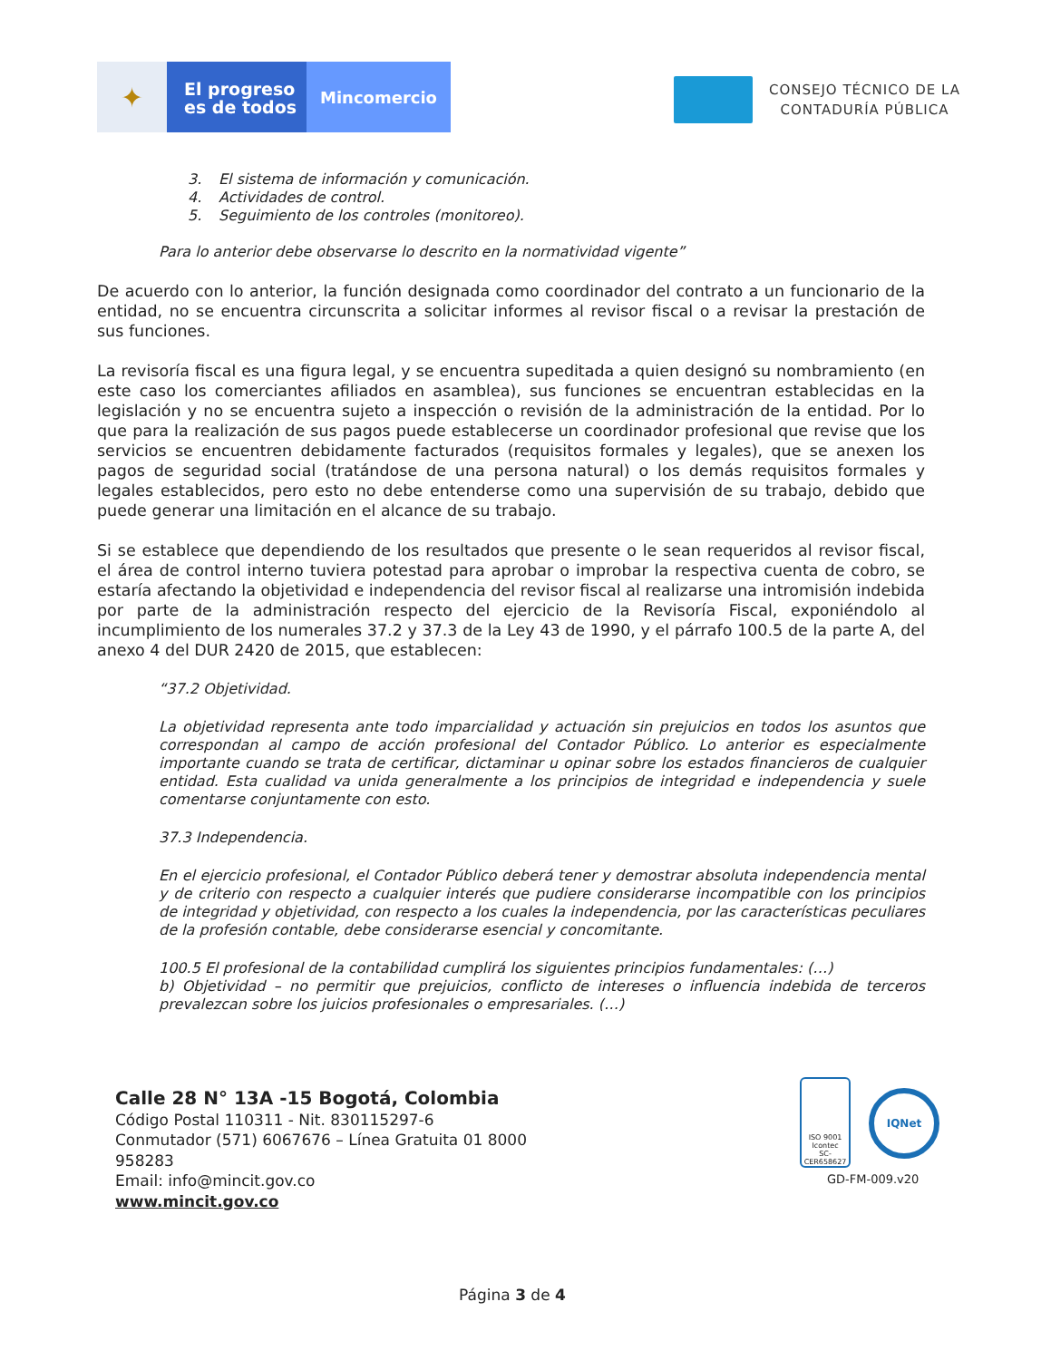✦
El progreso
es de todos
Mincomercio
CONSEJO TÉCNICO DE LA
CONTADURÍA PÚBLICA
3. El sistema de información y comunicación.
4. Actividades de control.
5. Seguimiento de los controles (monitoreo).
Para lo anterior debe observarse lo descrito en la normatividad vigente”
De acuerdo con lo anterior, la función designada como coordinador del contrato a un funcionario de la entidad, no se encuentra circunscrita a solicitar informes al revisor fiscal o a revisar la prestación de sus funciones.
La revisoría fiscal es una figura legal, y se encuentra supeditada a quien designó su nombramiento (en este caso los comerciantes afiliados en asamblea), sus funciones se encuentran establecidas en la legislación y no se encuentra sujeto a inspección o revisión de la administración de la entidad. Por lo que para la realización de sus pagos puede establecerse un coordinador profesional que revise que los servicios se encuentren debidamente facturados (requisitos formales y legales), que se anexen los pagos de seguridad social (tratándose de una persona natural) o los demás requisitos formales y legales establecidos, pero esto no debe entenderse como una supervisión de su trabajo, debido que puede generar una limitación en el alcance de su trabajo.
Si se establece que dependiendo de los resultados que presente o le sean requeridos al revisor fiscal, el área de control interno tuviera potestad para aprobar o improbar la respectiva cuenta de cobro, se estaría afectando la objetividad e independencia del revisor fiscal al realizarse una intromisión indebida por parte de la administración respecto del ejercicio de la Revisoría Fiscal, exponiéndolo al incumplimiento de los numerales 37.2 y 37.3 de la Ley 43 de 1990, y el párrafo 100.5 de la parte A, del anexo 4 del DUR 2420 de 2015, que establecen:
“37.2 Objetividad.
La objetividad representa ante todo imparcialidad y actuación sin prejuicios en todos los asuntos que correspondan al campo de acción profesional del Contador Público. Lo anterior es especialmente importante cuando se trata de certificar, dictaminar u opinar sobre los estados financieros de cualquier entidad. Esta cualidad va unida generalmente a los principios de integridad e independencia y suele comentarse conjuntamente con esto.
37.3 Independencia.
En el ejercicio profesional, el Contador Público deberá tener y demostrar absoluta independencia mental y de criterio con respecto a cualquier interés que pudiere considerarse incompatible con los principios de integridad y objetividad, con respecto a los cuales la independencia, por las características peculiares de la profesión contable, debe considerarse esencial y concomitante.
100.5 El profesional de la contabilidad cumplirá los siguientes principios fundamentales: (…)
b) Objetividad – no permitir que prejuicios, conflicto de intereses o influencia indebida de terceros prevalezcan sobre los juicios profesionales o empresariales. (…)
Calle 28 N° 13A -15 Bogotá, Colombia
Código Postal 110311 - Nit. 830115297-6
Conmutador (571) 6067676 – Línea Gratuita 01 8000
958283
Email: info@mincit.gov.co
www.mincit.gov.co
ISO 9001
Icontec
SC-CER658627
IQNet
GD-FM-009.v20
Página 3 de 4